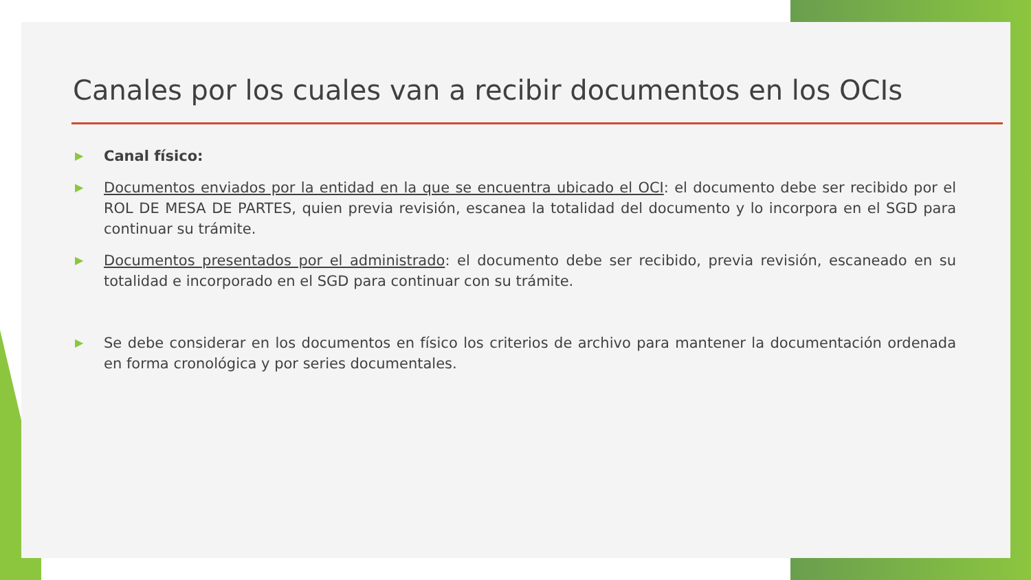Canales por los cuales van a recibir documentos en los OCIs
▶ Canal físico:
▶ Documentos enviados por la entidad en la que se encuentra ubicado el OCI: el documento debe ser recibido por el ROL DE MESA DE PARTES, quien previa revisión, escanea la totalidad del documento y lo incorpora en el SGD para continuar su trámite.
▶ Documentos presentados por el administrado: el documento debe ser recibido, previa revisión, escaneado en su totalidad e incorporado en el SGD para continuar con su trámite.
▶ Se debe considerar en los documentos en físico los criterios de archivo para mantener la documentación ordenada en forma cronológica y por series documentales.